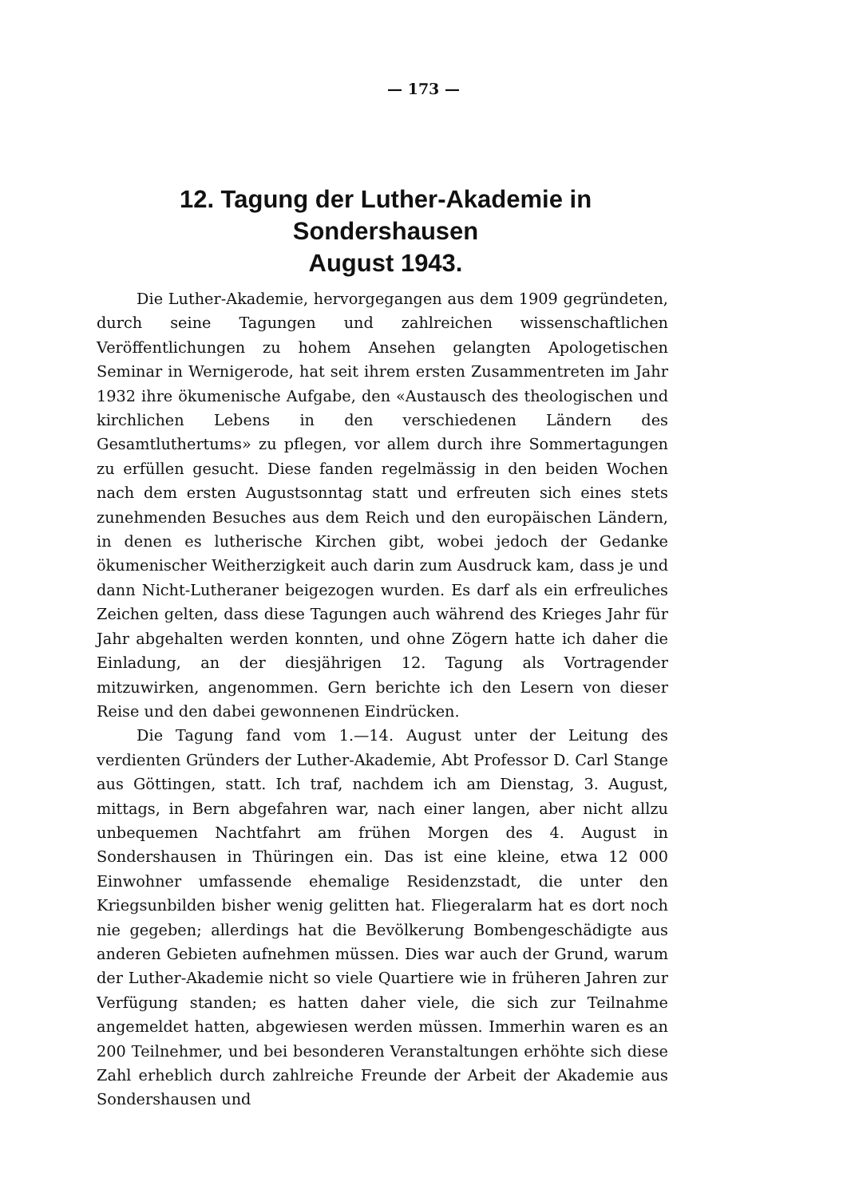— 173 —
12. Tagung der Luther-Akademie in Sondershausen
August 1943.
Die Luther-Akademie, hervorgegangen aus dem 1909 gegründeten, durch seine Tagungen und zahlreichen wissenschaftlichen Veröffentlichungen zu hohem Ansehen gelangten Apologetischen Seminar in Wernigerode, hat seit ihrem ersten Zusammentreten im Jahr 1932 ihre ökumenische Aufgabe, den «Austausch des theologischen und kirchlichen Lebens in den verschiedenen Ländern des Gesamtluthertums» zu pflegen, vor allem durch ihre Sommertagungen zu erfüllen gesucht. Diese fanden regelmässig in den beiden Wochen nach dem ersten Augustsonntag statt und erfreuten sich eines stets zunehmenden Besuches aus dem Reich und den europäischen Ländern, in denen es lutherische Kirchen gibt, wobei jedoch der Gedanke ökumenischer Weitherzigkeit auch darin zum Ausdruck kam, dass je und dann Nicht-Lutheraner beigezogen wurden. Es darf als ein erfreuliches Zeichen gelten, dass diese Tagungen auch während des Krieges Jahr für Jahr abgehalten werden konnten, und ohne Zögern hatte ich daher die Einladung, an der diesjährigen 12. Tagung als Vortragender mitzuwirken, angenommen. Gern berichte ich den Lesern von dieser Reise und den dabei gewonnenen Eindrücken.
Die Tagung fand vom 1.—14. August unter der Leitung des verdienten Gründers der Luther-Akademie, Abt Professor D. Carl Stange aus Göttingen, statt. Ich traf, nachdem ich am Dienstag, 3. August, mittags, in Bern abgefahren war, nach einer langen, aber nicht allzu unbequemen Nachtfahrt am frühen Morgen des 4. August in Sondershausen in Thüringen ein. Das ist eine kleine, etwa 12 000 Einwohner umfassende ehemalige Residenzstadt, die unter den Kriegsunbilden bisher wenig gelitten hat. Fliegeralarm hat es dort noch nie gegeben; allerdings hat die Bevölkerung Bombengeschädigte aus anderen Gebieten aufnehmen müssen. Dies war auch der Grund, warum der Luther-Akademie nicht so viele Quartiere wie in früheren Jahren zur Verfügung standen; es hatten daher viele, die sich zur Teilnahme angemeldet hatten, abgewiesen werden müssen. Immerhin waren es an 200 Teilnehmer, und bei besonderen Veranstaltungen erhöhte sich diese Zahl erheblich durch zahlreiche Freunde der Arbeit der Akademie aus Sondershausen und